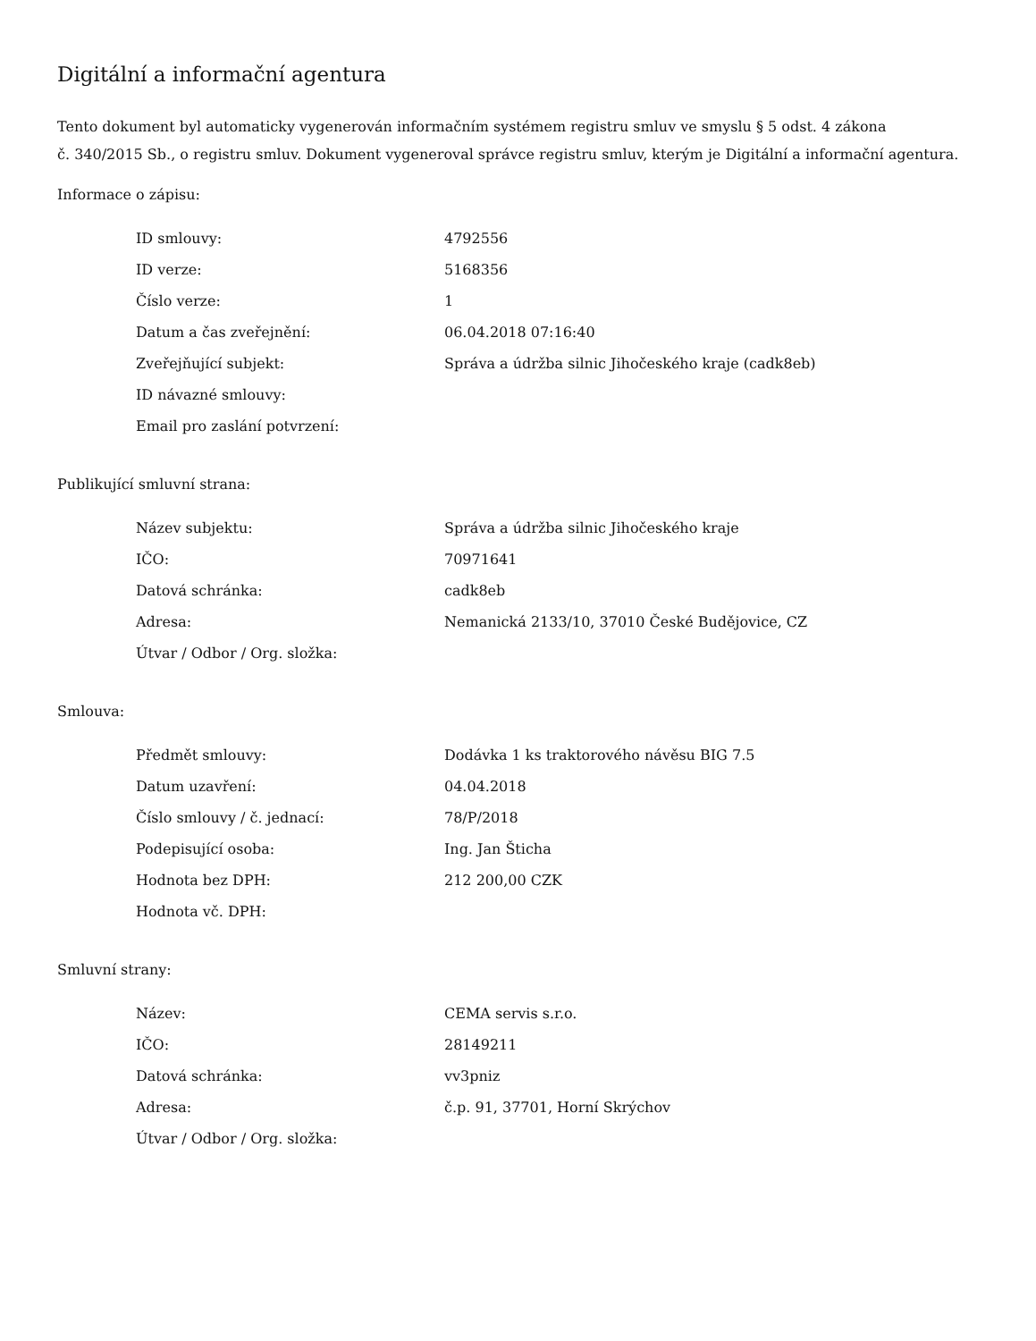Digitální a informační agentura
Tento dokument byl automaticky vygenerován informačním systémem registru smluv ve smyslu § 5 odst. 4 zákona
č. 340/2015 Sb., o registru smluv. Dokument vygeneroval správce registru smluv, kterým je Digitální a informační agentura.
Informace o zápisu:
| ID smlouvy: | 4792556 |
| ID verze: | 5168356 |
| Číslo verze: | 1 |
| Datum a čas zveřejnění: | 06.04.2018 07:16:40 |
| Zveřejňující subjekt: | Správa a údržba silnic Jihočeského kraje (cadk8eb) |
| ID návazné smlouvy: | |
| Email pro zaslání potvrzení: | |
Publikující smluvní strana:
| Název subjektu: | Správa a údržba silnic Jihočeského kraje |
| IČO: | 70971641 |
| Datová schránka: | cadk8eb |
| Adresa: | Nemanická 2133/10, 37010 České Budějovice, CZ |
| Útvar / Odbor / Org. složka: | |
Smlouva:
| Předmět smlouvy: | Dodávka 1 ks traktorového návěsu BIG 7.5 |
| Datum uzavření: | 04.04.2018 |
| Číslo smlouvy / č. jednací: | 78/P/2018 |
| Podepisující osoba: | Ing. Jan Šticha |
| Hodnota bez DPH: | 212 200,00 CZK |
| Hodnota vč. DPH: | |
Smluvní strany:
| Název: | CEMA servis s.r.o. |
| IČO: | 28149211 |
| Datová schránka: | vv3pniz |
| Adresa: | č.p. 91, 37701, Horní Skrýchov |
| Útvar / Odbor / Org. složka: | |